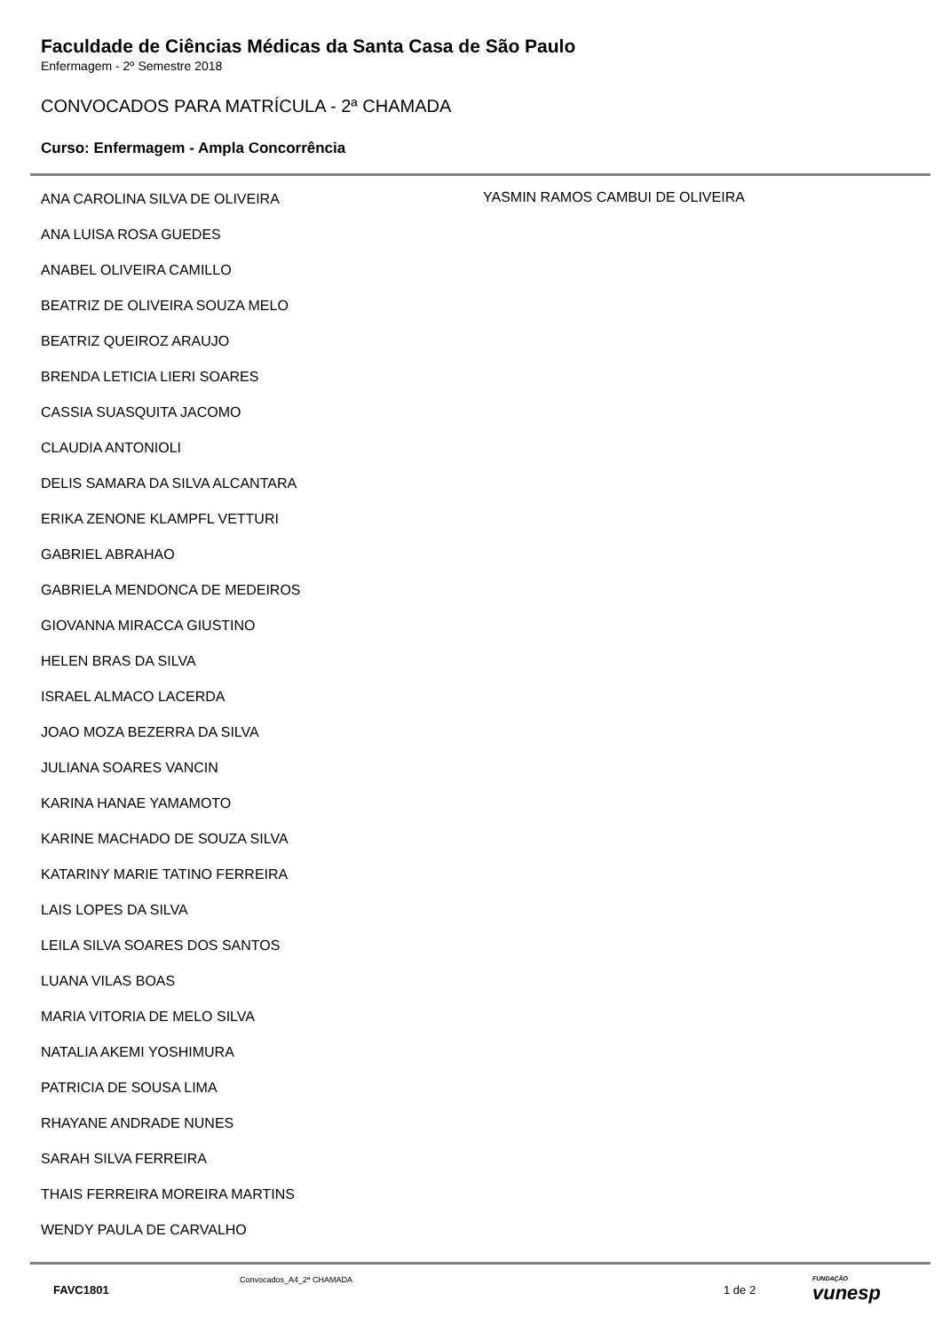Faculdade de Ciências Médicas da Santa Casa de São Paulo
Enfermagem - 2º Semestre 2018
CONVOCADOS PARA MATRÍCULA - 2ª CHAMADA
Curso: Enfermagem - Ampla Concorrência
ANA CAROLINA SILVA DE OLIVEIRA
ANA LUISA ROSA GUEDES
ANABEL OLIVEIRA CAMILLO
BEATRIZ DE OLIVEIRA SOUZA MELO
BEATRIZ QUEIROZ ARAUJO
BRENDA LETICIA LIERI SOARES
CASSIA SUASQUITA JACOMO
CLAUDIA ANTONIOLI
DELIS SAMARA DA SILVA ALCANTARA
ERIKA ZENONE KLAMPFL VETTURI
GABRIEL ABRAHAO
GABRIELA MENDONCA DE MEDEIROS
GIOVANNA MIRACCA GIUSTINO
HELEN BRAS DA SILVA
ISRAEL ALMACO LACERDA
JOAO MOZA BEZERRA DA SILVA
JULIANA SOARES VANCIN
KARINA HANAE YAMAMOTO
KARINE MACHADO DE SOUZA SILVA
KATARINY MARIE TATINO FERREIRA
LAIS LOPES DA SILVA
LEILA SILVA SOARES DOS SANTOS
LUANA VILAS BOAS
MARIA VITORIA DE MELO SILVA
NATALIA AKEMI YOSHIMURA
PATRICIA DE SOUSA LIMA
RHAYANE ANDRADE NUNES
SARAH SILVA FERREIRA
THAIS FERREIRA MOREIRA MARTINS
WENDY PAULA DE CARVALHO
YASMIN RAMOS CAMBUI DE OLIVEIRA
FAVC1801
Convocados_A4_2ª CHAMADA
1 de 2
FUNDAÇÃO
vunesp